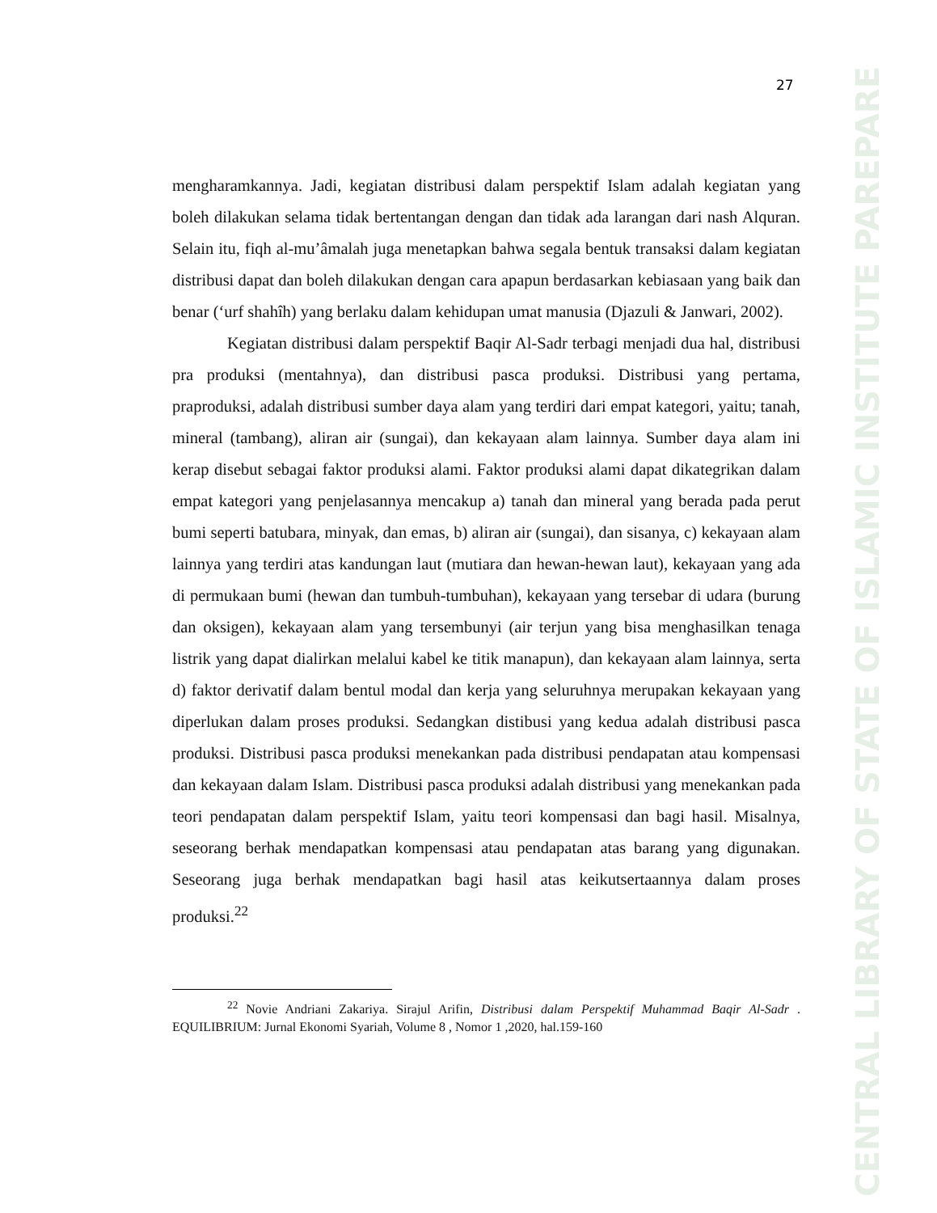27
CENTRAL LIBRARY OF STATE OF ISLAMIC INSTITUTE PAREPARE
mengharamkannya. Jadi, kegiatan distribusi dalam perspektif Islam adalah kegiatan yang boleh dilakukan selama tidak bertentangan dengan dan tidak ada larangan dari nash Alquran. Selain itu, fiqh al-mu’âmalah juga menetapkan bahwa segala bentuk transaksi dalam kegiatan distribusi dapat dan boleh dilakukan dengan cara apapun berdasarkan kebiasaan yang baik dan benar (‘urf shahîh) yang berlaku dalam kehidupan umat manusia (Djazuli & Janwari, 2002).
Kegiatan distribusi dalam perspektif Baqir Al-Sadr terbagi menjadi dua hal, distribusi pra produksi (mentahnya), dan distribusi pasca produksi. Distribusi yang pertama, praproduksi, adalah distribusi sumber daya alam yang terdiri dari empat kategori, yaitu; tanah, mineral (tambang), aliran air (sungai), dan kekayaan alam lainnya. Sumber daya alam ini kerap disebut sebagai faktor produksi alami. Faktor produksi alami dapat dikategrikan dalam empat kategori yang penjelasannya mencakup a) tanah dan mineral yang berada pada perut bumi seperti batubara, minyak, dan emas, b) aliran air (sungai), dan sisanya, c) kekayaan alam lainnya yang terdiri atas kandungan laut (mutiara dan hewan-hewan laut), kekayaan yang ada di permukaan bumi (hewan dan tumbuh-tumbuhan), kekayaan yang tersebar di udara (burung dan oksigen), kekayaan alam yang tersembunyi (air terjun yang bisa menghasilkan tenaga listrik yang dapat dialirkan melalui kabel ke titik manapun), dan kekayaan alam lainnya, serta d) faktor derivatif dalam bentul modal dan kerja yang seluruhnya merupakan kekayaan yang diperlukan dalam proses produksi. Sedangkan distibusi yang kedua adalah distribusi pasca produksi. Distribusi pasca produksi menekankan pada distribusi pendapatan atau kompensasi dan kekayaan dalam Islam. Distribusi pasca produksi adalah distribusi yang menekankan pada teori pendapatan dalam perspektif Islam, yaitu teori kompensasi dan bagi hasil. Misalnya, seseorang berhak mendapatkan kompensasi atau pendapatan atas barang yang digunakan. Seseorang juga berhak mendapatkan bagi hasil atas keikutsertaannya dalam proses produksi.<sup>22</sup>
<sup>22</sup> Novie Andriani Zakariya. Sirajul Arifin, Distribusi dalam Perspektif Muhammad Baqir Al-Sadr . EQUILIBRIUM: Jurnal Ekonomi Syariah, Volume 8 , Nomor 1 ,2020, hal.159-160